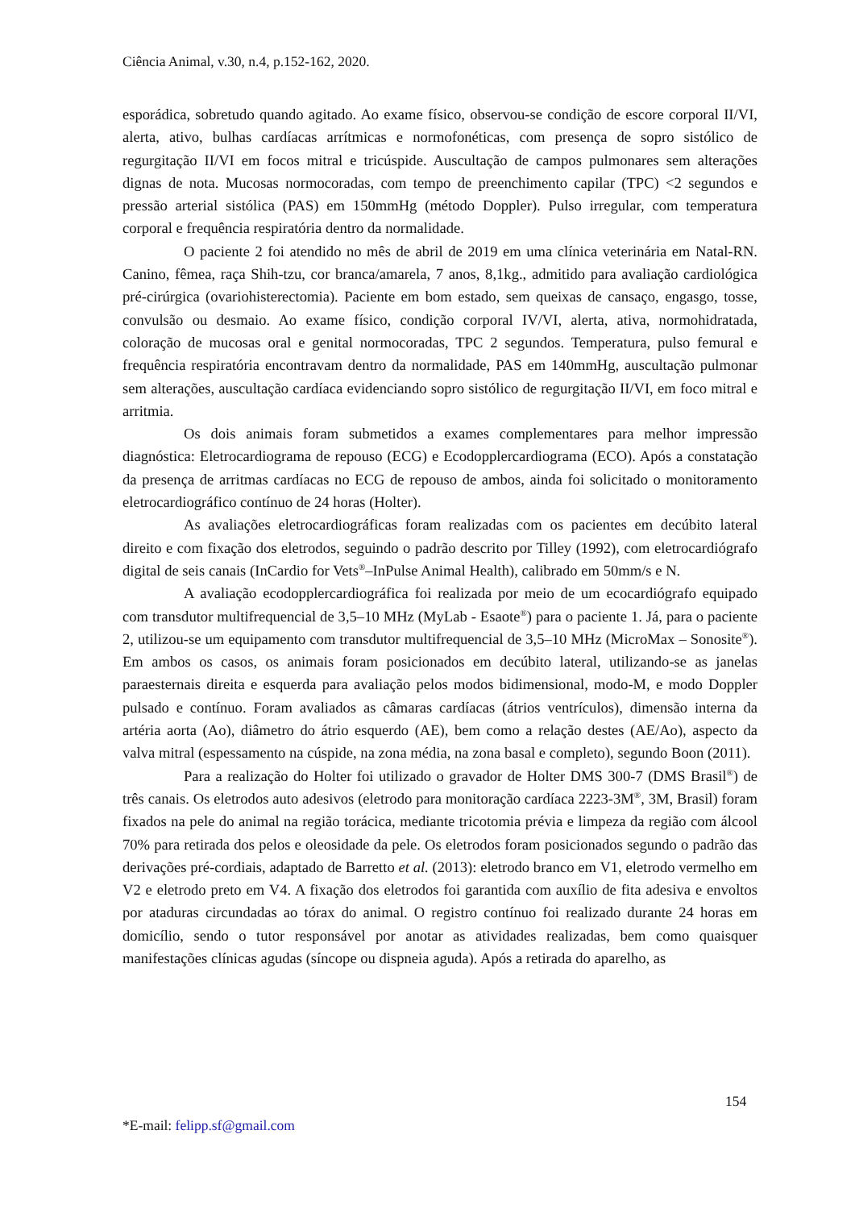Ciência Animal, v.30, n.4, p.152-162, 2020.
esporádica, sobretudo quando agitado. Ao exame físico, observou-se condição de escore corporal II/VI, alerta, ativo, bulhas cardíacas arrítmicas e normofonéticas, com presença de sopro sistólico de regurgitação II/VI em focos mitral e tricúspide. Auscultação de campos pulmonares sem alterações dignas de nota. Mucosas normocoradas, com tempo de preenchimento capilar (TPC) <2 segundos e pressão arterial sistólica (PAS) em 150mmHg (método Doppler). Pulso irregular, com temperatura corporal e frequência respiratória dentro da normalidade.
O paciente 2 foi atendido no mês de abril de 2019 em uma clínica veterinária em Natal-RN. Canino, fêmea, raça Shih-tzu, cor branca/amarela, 7 anos, 8,1kg., admitido para avaliação cardiológica pré-cirúrgica (ovariohisterectomia). Paciente em bom estado, sem queixas de cansaço, engasgo, tosse, convulsão ou desmaio. Ao exame físico, condição corporal IV/VI, alerta, ativa, normohidratada, coloração de mucosas oral e genital normocoradas, TPC 2 segundos. Temperatura, pulso femural e frequência respiratória encontravam dentro da normalidade, PAS em 140mmHg, auscultação pulmonar sem alterações, auscultação cardíaca evidenciando sopro sistólico de regurgitação II/VI, em foco mitral e arritmia.
Os dois animais foram submetidos a exames complementares para melhor impressão diagnóstica: Eletrocardiograma de repouso (ECG) e Ecodopplercardiograma (ECO). Após a constatação da presença de arritmas cardíacas no ECG de repouso de ambos, ainda foi solicitado o monitoramento eletrocardiográfico contínuo de 24 horas (Holter).
As avaliações eletrocardiográficas foram realizadas com os pacientes em decúbito lateral direito e com fixação dos eletrodos, seguindo o padrão descrito por Tilley (1992), com eletrocardiógrafo digital de seis canais (InCardio for Vets<sup>®</sup>–InPulse Animal Health), calibrado em 50mm/s e N.
A avaliação ecodopplercardiográfica foi realizada por meio de um ecocardiógrafo equipado com transdutor multifrequencial de 3,5–10 MHz (MyLab - Esaote<sup>®</sup>) para o paciente 1. Já, para o paciente 2, utilizou-se um equipamento com transdutor multifrequencial de 3,5–10 MHz (MicroMax – Sonosite<sup>®</sup>). Em ambos os casos, os animais foram posicionados em decúbito lateral, utilizando-se as janelas paraesternais direita e esquerda para avaliação pelos modos bidimensional, modo-M, e modo Doppler pulsado e contínuo. Foram avaliados as câmaras cardíacas (átrios ventrículos), dimensão interna da artéria aorta (Ao), diâmetro do átrio esquerdo (AE), bem como a relação destes (AE/Ao), aspecto da valva mitral (espessamento na cúspide, na zona média, na zona basal e completo), segundo Boon (2011).
Para a realização do Holter foi utilizado o gravador de Holter DMS 300-7 (DMS Brasil<sup>®</sup>) de três canais. Os eletrodos auto adesivos (eletrodo para monitoração cardíaca 2223-3M<sup>®</sup>, 3M, Brasil) foram fixados na pele do animal na região torácica, mediante tricotomia prévia e limpeza da região com álcool 70% para retirada dos pelos e oleosidade da pele. Os eletrodos foram posicionados segundo o padrão das derivações pré-cordiais, adaptado de Barretto et al. (2013): eletrodo branco em V1, eletrodo vermelho em V2 e eletrodo preto em V4. A fixação dos eletrodos foi garantida com auxílio de fita adesiva e envoltos por ataduras circundadas ao tórax do animal. O registro contínuo foi realizado durante 24 horas em domicílio, sendo o tutor responsável por anotar as atividades realizadas, bem como quaisquer manifestações clínicas agudas (síncope ou dispneia aguda). Após a retirada do aparelho, as
154
*E-mail: felipp.sf@gmail.com